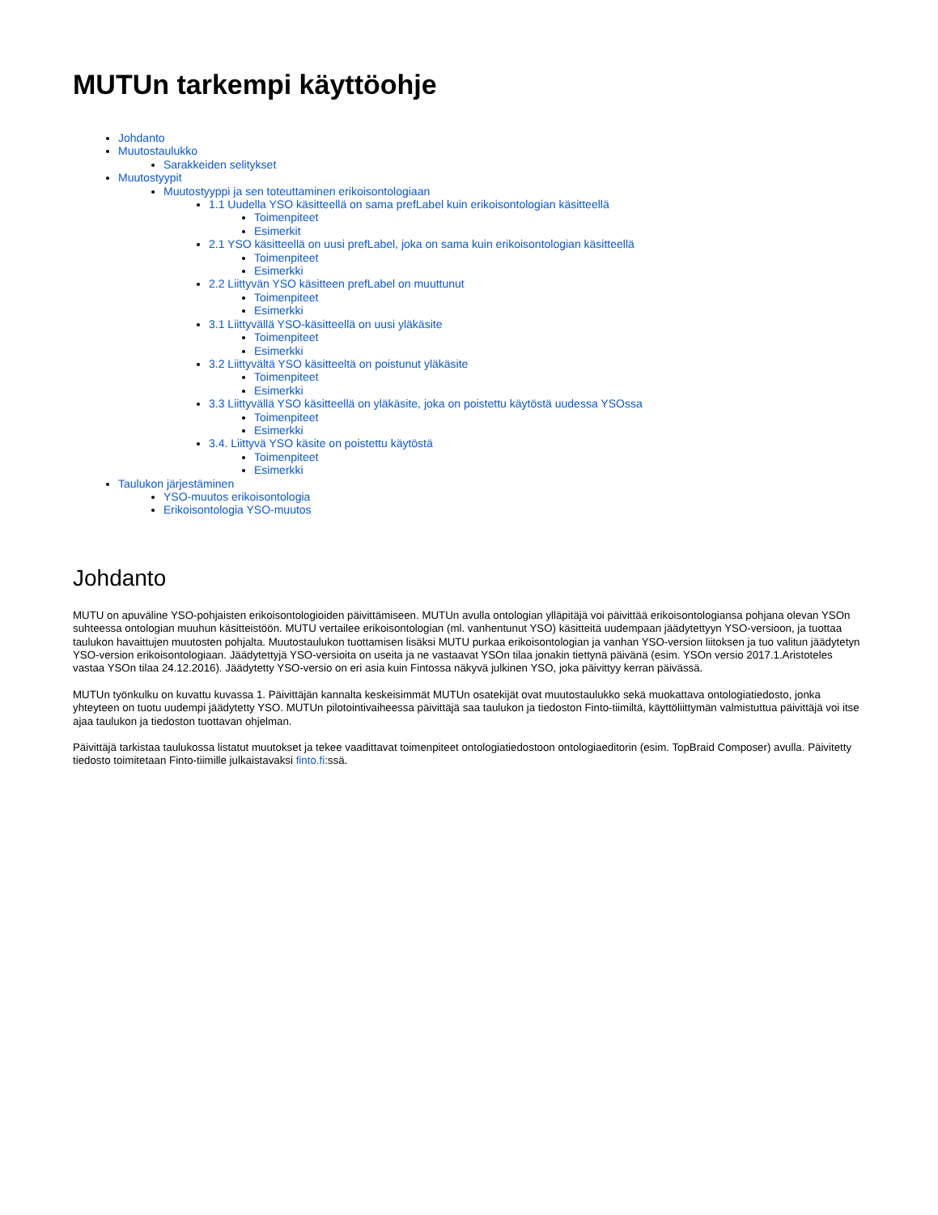MUTUn tarkempi käyttöohje
Johdanto
Muutostaulukko
Sarakkeiden selitykset
Muutostyypit
Muutostyyppi ja sen toteuttaminen erikoisontologiaan
1.1 Uudella YSO käsitteellä on sama prefLabel kuin erikoisontologian käsitteellä
Toimenpiteet
Esimerkit
2.1 YSO käsitteellä on uusi prefLabel, joka on sama kuin erikoisontologian käsitteellä
Toimenpiteet
Esimerkki
2.2 Liittyvän YSO käsitteen prefLabel on muuttunut
Toimenpiteet
Esimerkki
3.1 Liittyvällä YSO-käsitteellä on uusi yläkäsite
Toimenpiteet
Esimerkki
3.2 Liittyvältä YSO käsitteeltä on poistunut yläkäsite
Toimenpiteet
Esimerkki
3.3 Liittyvällä YSO käsitteellä on yläkäsite, joka on poistettu käytöstä uudessa YSOssa
Toimenpiteet
Esimerkki
3.4. Liittyvä YSO käsite on poistettu käytöstä
Toimenpiteet
Esimerkki
Taulukon järjestäminen
YSO-muutos erikoisontologia
Erikoisontologia YSO-muutos
Johdanto
MUTU on apuväline YSO-pohjaisten erikoisontologioiden päivittämiseen. MUTUn avulla ontologian ylläpitäjä voi päivittää erikoisontologiansa pohjana olevan YSOn suhteessa ontologian muuhun käsitteistöön. MUTU vertailee erikoisontologian (ml. vanhentunut YSO) käsitteitä uudempaan jäädytettyyn YSO-versioon, ja tuottaa taulukon havaittujen muutosten pohjalta. Muutostaulukon tuottamisen lisäksi MUTU purkaa erikoisontologian ja vanhan YSO-version liitoksen ja tuo valitun jäädytetyn YSO-version erikoisontologiaan. Jäädytettyjä YSO-versioita on useita ja ne vastaavat YSOn tilaa jonakin tiettynä päivänä (esim. YSOn versio 2017.1.Aristoteles vastaa YSOn tilaa 24.12.2016). Jäädytetty YSO-versio on eri asia kuin Fintossa näkyvä julkinen YSO, joka päivittyy kerran päivässä.
MUTUn työnkulku on kuvattu kuvassa 1. Päivittäjän kannalta keskeisimmät MUTUn osatekijät ovat muutostaulukko sekä muokattava ontologiatiedosto, jonka yhteyteen on tuotu uudempi jäädytetty YSO. MUTUn pilotointivaiheessa päivittäjä saa taulukon ja tiedoston Finto-tiimiltä, käyttöliittymän valmistuttua päivittäjä voi itse ajaa taulukon ja tiedoston tuottavan ohjelman.
Päivittäjä tarkistaa taulukossa listatut muutokset ja tekee vaadittavat toimenpiteet ontologiatiedostoon ontologiaeditorin (esim. TopBraid Composer) avulla. Päivitetty tiedosto toimitetaan Finto-tiimille julkaistavaksi finto.fi:ssä.